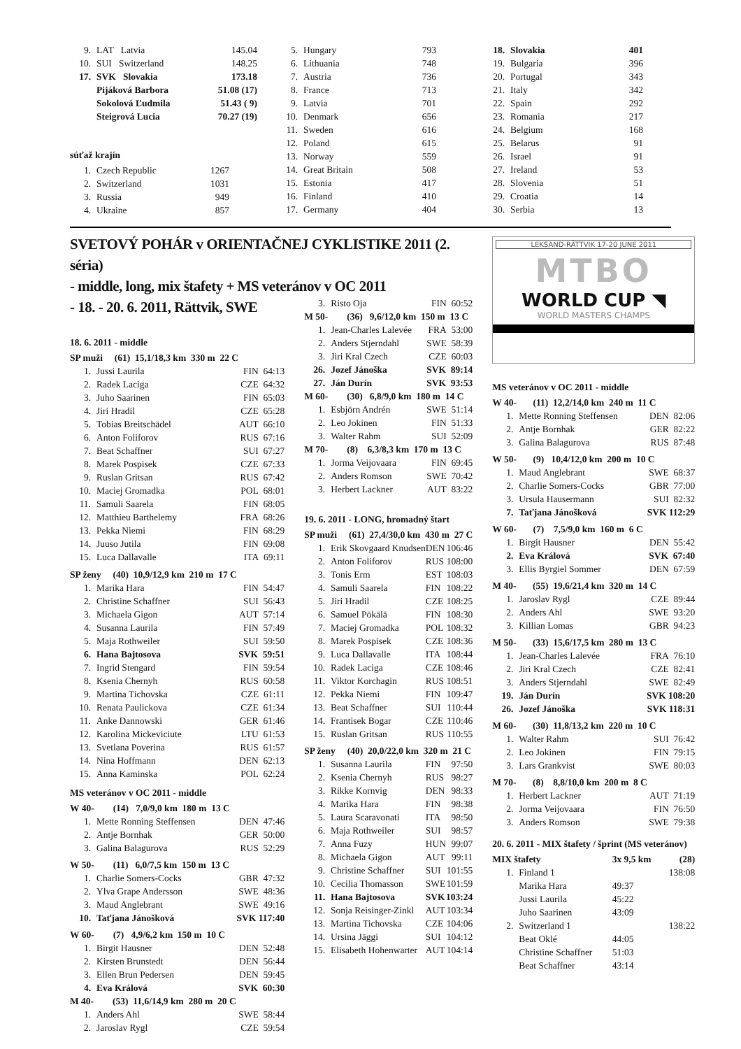| 9. | LAT Latvia | 145.04 |
| 10. | SUI Switzerland | 148.25 |
| 17. | SVK Slovakia | 173.18 |
| | Pijáková Barbora | 51.08 (17) |
| | Sokolová Ľudmila | 51.43 ( 9) |
| | Steigrová Lucia | 70.27 (19) |
súťaž krajín
| 1. | Czech Republic | 1267 | |
| 2. | Switzerland | 1031 | |
| 3. | Russia | 949 | |
| 4. | Ukraine | 857 | |
| 5. | Hungary | 793 | |
| 6. | Lithuania | 748 | |
| 7. | Austria | 736 | |
| 8. | France | 713 | |
| 9. | Latvia | 701 | |
| 10. | Denmark | 656 | |
| 11. | Sweden | 616 | |
| 12. | Poland | 615 | |
| 13. | Norway | 559 | |
| 14. | Great Britain | 508 | |
| 15. | Estonia | 417 | |
| 16. | Finland | 410 | |
| 17. | Germany | 404 | |
| 18. | Slovakia | 401 | |
| 19. | Bulgaria | 396 | |
| 20. | Portugal | 343 | |
| 21. | Italy | 342 | |
| 22. | Spain | 292 | |
| 23. | Romania | 217 | |
| 24. | Belgium | 168 | |
| 25. | Belarus | 91 | |
| 26. | Israel | 91 | |
| 27. | Ireland | 53 | |
| 28. | Slovenia | 51 | |
| 29. | Croatia | 14 | |
| 30. | Serbia | 13 | |
SVETOVÝ POHÁR v ORIENTAČNEJ CYKLISTIKE 2011 (2. séria)
- middle, long, mix štafety + MS veteránov v OC 2011
- 18. - 20. 6. 2011, Rättvik, SWE
18. 6. 2011 - middle
| SP muži (61) 15,1/18,3 km 330 m 22 C | | |
| 1. | Jussi Laurila | FIN 64:13 |
| 2. | Radek Laciga | CZE 64:32 |
| 3. | Juho Saarinen | FIN 65:03 |
| 4. | Jiri Hradil | CZE 65:28 |
| 5. | Tobias Breitschädel | AUT 66:10 |
| 6. | Anton Foliforov | RUS 67:16 |
| 7. | Beat Schaffner | SUI 67:27 |
| 8. | Marek Pospisek | CZE 67:33 |
| 9. | Ruslan Gritsan | RUS 67:42 |
| 10. | Maciej Gromadka | POL 68:01 |
| 11. | Samuli Saarela | FIN 68:05 |
| 12. | Matthieu Barthelemy | FRA 68:26 |
| 13. | Pekka Niemi | FIN 68:29 |
| 14. | Juuso Jutila | FIN 69:08 |
| 15. | Luca Dallavalle | ITA 69:11 |
| SP ženy (40) 10,9/12,9 km 210 m 17 C | | |
| 1. | Marika Hara | FIN 54:47 |
| 2. | Christine Schaffner | SUI 56:43 |
| 3. | Michaela Gigon | AUT 57:14 |
| 4. | Susanna Laurila | FIN 57:49 |
| 5. | Maja Rothweiler | SUI 59:50 |
| 6. | Hana Bajtosova | SVK 59:51 |
| 7. | Ingrid Stengard | FIN 59:54 |
| 8. | Ksenia Chernyh | RUS 60:58 |
| 9. | Martina Tichovska | CZE 61:11 |
| 10. | Renata Paulickova | CZE 61:34 |
| 11. | Anke Dannowski | GER 61:46 |
| 12. | Karolina Mickeviciute | LTU 61:53 |
| 13. | Svetlana Poverina | RUS 61:57 |
| 14. | Nina Hoffmann | DEN 62:13 |
| 15. | Anna Kaminska | POL 62:24 |
MS veteránov v OC 2011 - middle
| W 40- (14) 7,0/9,0 km 180 m 13 C | | |
| 1. | Mette Ronning Steffensen | DEN 47:46 |
| 2. | Antje Bornhak | GER 50:00 |
| 3. | Galina Balagurova | RUS 52:29 |
| W 50- (11) 6,0/7,5 km 150 m 13 C | | |
| 1. | Charlie Somers-Cocks | GBR 47:32 |
| 2. | Ylva Grape Andersson | SWE 48:36 |
| 3. | Maud Anglebrant | SWE 49:16 |
| 10. | Taťjana Jánošková | SVK 117:40 |
| W 60- (7) 4,9/6,2 km 150 m 10 C | | |
| 1. | Birgit Hausner | DEN 52:48 |
| 2. | Kirsten Brunstedt | DEN 56:44 |
| 3. | Ellen Brun Pedersen | DEN 59:45 |
| 4. | Eva Králová | SVK 60:30 |
| M 40- (53) 11,6/14,9 km 280 m 20 C | | |
| 1. | Anders Ahl | SWE 58:44 |
| 2. | Jaroslav Rygl | CZE 59:54 |
| 3. | Risto Oja | FIN 60:52 |
| M 50- (36) 9,6/12,0 km 150 m 13 C | | |
| 1. | Jean-Charles Lalevée | FRA 53:00 |
| 2. | Anders Stjerndahl | SWE 58:39 |
| 3. | Jiri Kral Czech | CZE 60:03 |
| 26. | Jozef Jánoška | SVK 89:14 |
| 27. | Ján Durín | SVK 93:53 |
| M 60- (30) 6,8/9,0 km 180 m 14 C | | |
| 1. | Esbjörn Andrén | SWE 51:14 |
| 2. | Leo Jokinen | FIN 51:33 |
| 3. | Walter Rahm | SUI 52:09 |
| M 70- (8) 6,3/8,3 km 170 m 13 C | | |
| 1. | Jorma Veijovaara | FIN 69:45 |
| 2. | Anders Romson | SWE 70:42 |
| 3. | Herbert Lackner | AUT 83:22 |
19. 6. 2011 - LONG, hromadný štart
| SP muži (61) 27,4/30,0 km 430 m 27 C | | | |
| 1. | Erik Skovgaard Knudsen | DEN | 106:46 |
| 2. | Anton Foliforov | RUS | 108:00 |
| 3. | Tonis Erm | EST | 108:03 |
| 4. | Samuli Saarela | FIN | 108:22 |
| 5. | Jiri Hradil | CZE | 108:25 |
| 6. | Samuel Pökälä | FIN | 108:30 |
| 7. | Maciej Gromadka | POL | 108:32 |
| 8. | Marek Pospisek | CZE | 108:36 |
| 9. | Luca Dallavalle | ITA | 108:44 |
| 10. | Radek Laciga | CZE | 108:46 |
| 11. | Viktor Korchagin | RUS | 108:51 |
| 12. | Pekka Niemi | FIN | 109:47 |
| 13. | Beat Schaffner | SUI | 110:44 |
| 14. | Frantisek Bogar | CZE | 110:46 |
| 15. | Ruslan Gritsan | RUS | 110:55 |
| SP ženy (40) 20,0/22,0 km 320 m 21 C | | | |
| 1. | Susanna Laurila | FIN | 97:50 |
| 2. | Ksenia Chernyh | RUS | 98:27 |
| 3. | Rikke Kornvig | DEN | 98:33 |
| 4. | Marika Hara | FIN | 98:38 |
| 5. | Laura Scaravonati | ITA | 98:50 |
| 6. | Maja Rothweiler | SUI | 98:57 |
| 7. | Anna Fuzy | HUN | 99:07 |
| 8. | Michaela Gigon | AUT | 99:11 |
| 9. | Christine Schaffner | SUI | 101:55 |
| 10. | Cecilia Thomasson | SWE | 101:59 |
| 11. | Hana Bajtosova | SVK | 103:24 |
| 12. | Sonja Reisinger-Zinkl | AUT | 103:34 |
| 13. | Martina Tichovska | CZE | 104:06 |
| 14. | Ursina Jäggi | SUI | 104:12 |
| 15. | Elisabeth Hohenwarter | AUT | 104:14 |
LEKSAND-RÄTTVIK 17-20 JUNE 2011
MTBO
WORLD CUP ◥
WORLD MASTERS CHAMPS
MS veteránov v OC 2011 - middle
| W 40- (11) 12,2/14,0 km 240 m 11 C | | |
| 1. | Mette Ronning Steffensen | DEN 82:06 |
| 2. | Antje Bornhak | GER 82:22 |
| 3. | Galina Balagurova | RUS 87:48 |
| W 50- (9) 10,4/12,0 km 200 m 10 C | | |
| 1. | Maud Anglebrant | SWE 68:37 |
| 2. | Charlie Somers-Cocks | GBR 77:00 |
| 3. | Ursula Hausermann | SUI 82:32 |
| 7. | Taťjana Jánošková | SVK 112:29 |
| W 60- (7) 7,5/9,0 km 160 m 6 C | | |
| 1. | Birgit Hausner | DEN 55:42 |
| 2. | Eva Králová | SVK 67:40 |
| 3. | Ellis Byrgiel Sommer | DEN 67:59 |
| M 40- (55) 19,6/21,4 km 320 m 14 C | | |
| 1. | Jaroslav Rygl | CZE 89:44 |
| 2. | Anders Ahl | SWE 93:20 |
| 3. | Killian Lomas | GBR 94:23 |
| M 50- (33) 15,6/17,5 km 280 m 13 C | | |
| 1. | Jean-Charles Lalevée | FRA 76:10 |
| 2. | Jiri Kral Czech | CZE 82:41 |
| 3. | Anders Stjerndahl | SWE 82:49 |
| 19. | Ján Durín | SVK 108:20 |
| 26. | Jozef Jánoška | SVK 118:31 |
| M 60- (30) 11,8/13,2 km 220 m 10 C | | |
| 1. | Walter Rahm | SUI 76:42 |
| 2. | Leo Jokinen | FIN 79:15 |
| 3. | Lars Grankvist | SWE 80:03 |
| M 70- (8) 8,8/10,0 km 200 m 8 C | | |
| 1. | Herbert Lackner | AUT 71:19 |
| 2. | Jorma Veijovaara | FIN 76:50 |
| 3. | Anders Romson | SWE 79:38 |
20. 6. 2011 - MIX štafety / šprint (MS veteránov)
| MIX štafety | | 3x 9,5 km | (28) |
| 1. | Finland 1 | | 138:08 |
| | Marika Hara | 49:37 | |
| | Jussi Laurila | 45:22 | |
| | Juho Saarinen | 43:09 | |
| 2. | Switzerland 1 | | 138:22 |
| | Beat Oklé | 44:05 | |
| | Christine Schaffner | 51:03 | |
| | Beat Schaffner | 43:14 | |